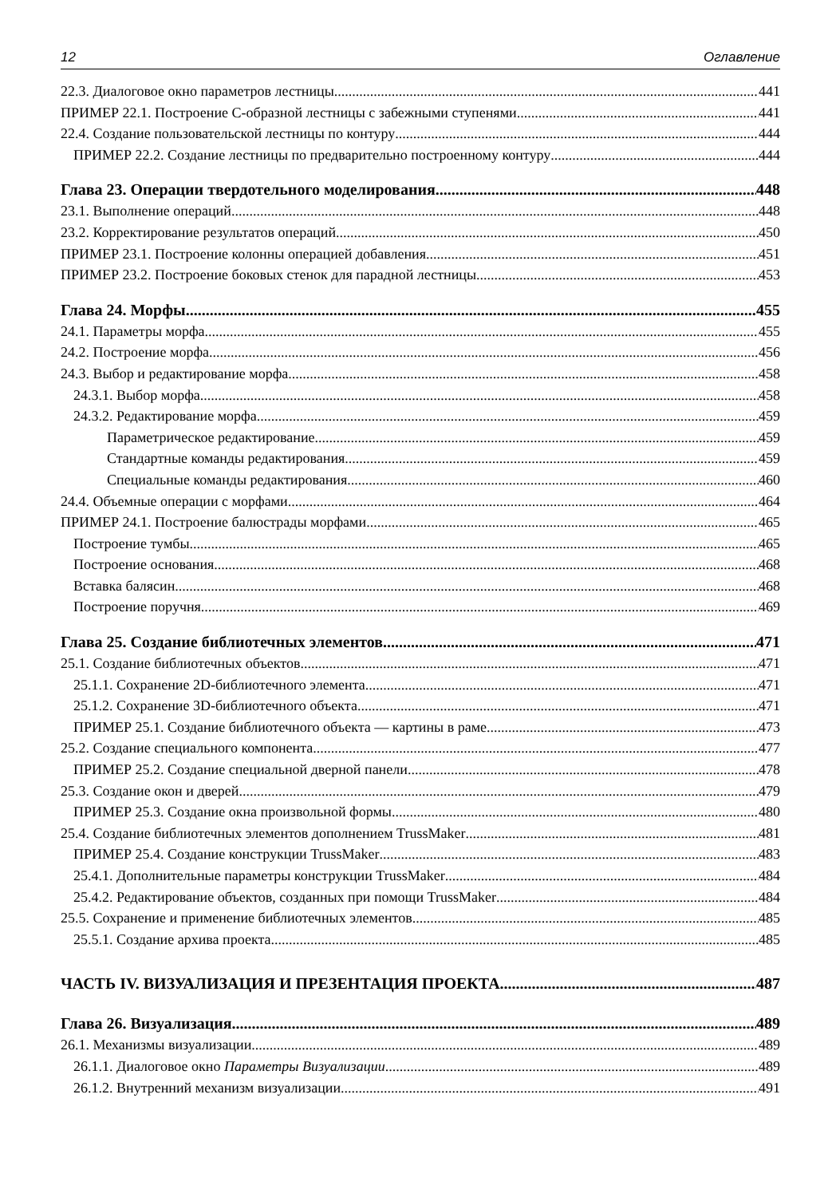12 Оглавление
22.3. Диалоговое окно параметров лестницы 441
ПРИМЕР 22.1. Построение С-образной лестницы с забежными ступенями 441
22.4. Создание пользовательской лестницы по контуру 444
ПРИМЕР 22.2. Создание лестницы по предварительно построенному контуру 444
Глава 23. Операции твердотельного моделирования 448
23.1. Выполнение операций 448
23.2. Корректирование результатов операций 450
ПРИМЕР 23.1. Построение колонны операцией добавления 451
ПРИМЕР 23.2. Построение боковых стенок для парадной лестницы 453
Глава 24. Морфы 455
24.1. Параметры морфа 455
24.2. Построение морфа 456
24.3. Выбор и редактирование морфа 458
24.3.1. Выбор морфа 458
24.3.2. Редактирование морфа 459
Параметрическое редактирование 459
Стандартные команды редактирования 459
Специальные команды редактирования 460
24.4. Объемные операции с морфами 464
ПРИМЕР 24.1. Построение балюстрады морфами 465
Построение тумбы 465
Построение основания 468
Вставка балясин 468
Построение поручня 469
Глава 25. Создание библиотечных элементов 471
25.1. Создание библиотечных объектов 471
25.1.1. Сохранение 2D-библиотечного элемента 471
25.1.2. Сохранение 3D-библиотечного объекта 471
ПРИМЕР 25.1. Создание библиотечного объекта — картины в раме 473
25.2. Создание специального компонента 477
ПРИМЕР 25.2. Создание специальной дверной панели 478
25.3. Создание окон и дверей 479
ПРИМЕР 25.3. Создание окна произвольной формы 480
25.4. Создание библиотечных элементов дополнением TrussMaker 481
ПРИМЕР 25.4. Создание конструкции TrussMaker 483
25.4.1. Дополнительные параметры конструкции TrussMaker 484
25.4.2. Редактирование объектов, созданных при помощи TrussMaker 484
25.5. Сохранение и применение библиотечных элементов 485
25.5.1. Создание архива проекта 485
ЧАСТЬ IV. ВИЗУАЛИЗАЦИЯ И ПРЕЗЕНТАЦИЯ ПРОЕКТА 487
Глава 26. Визуализация 489
26.1. Механизмы визуализации 489
26.1.1. Диалоговое окно Параметры Визуализации 489
26.1.2. Внутренний механизм визуализации 491